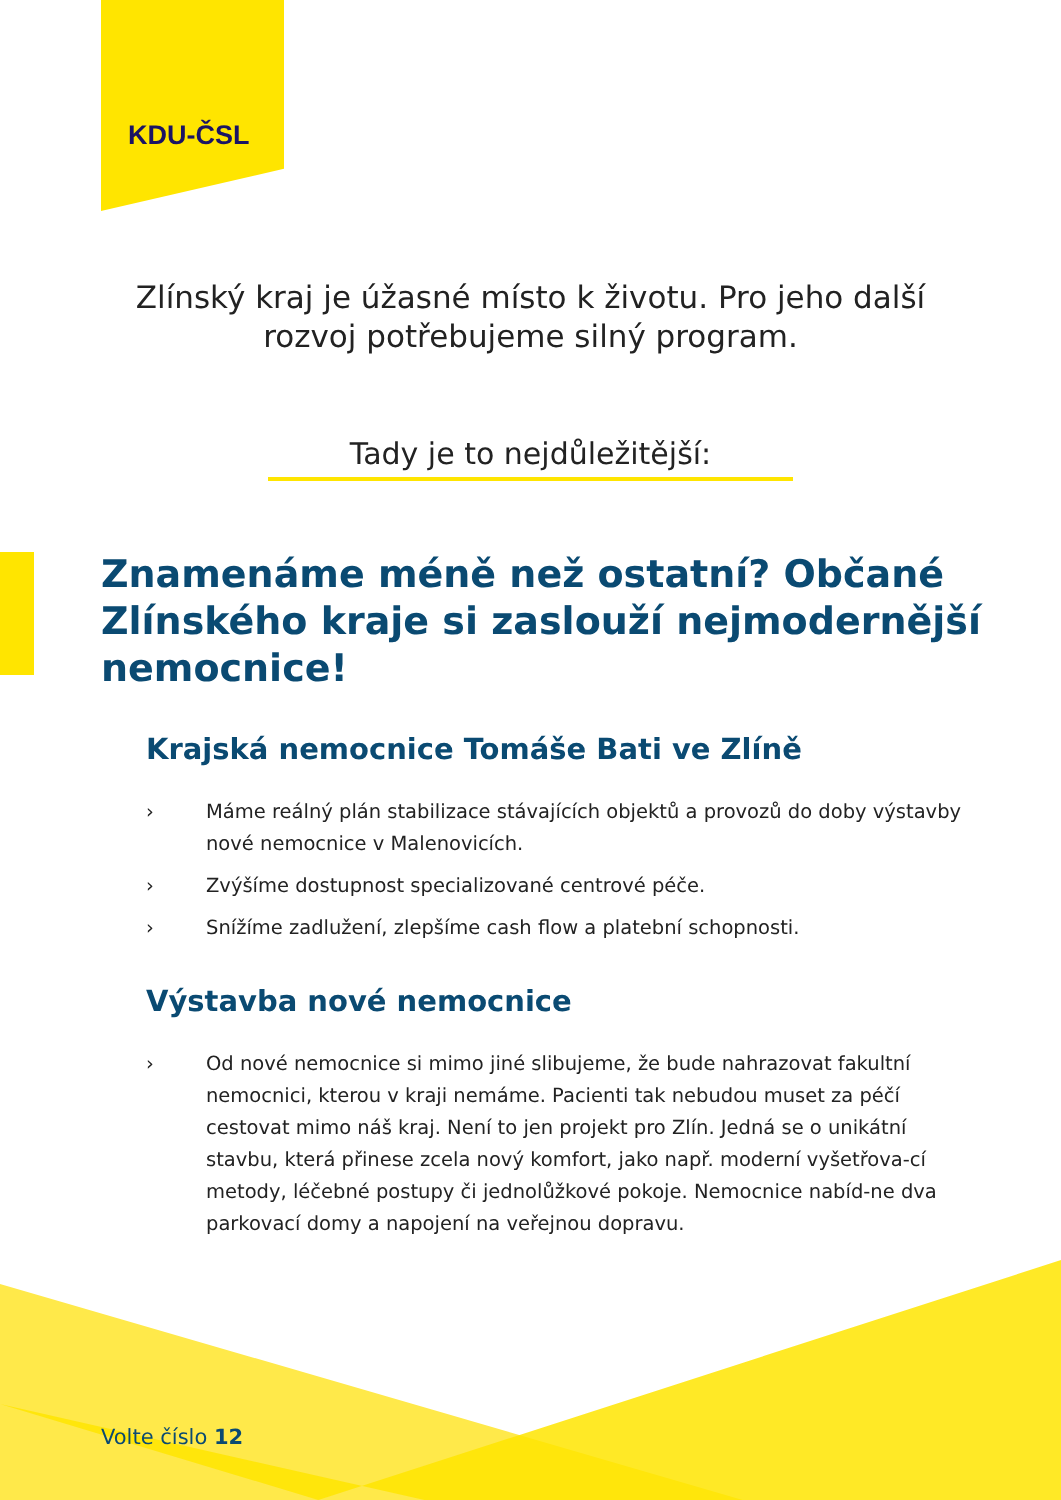KDU-ČSL
Zlínský kraj je úžasné místo k životu. Pro jeho další rozvoj potřebujeme silný program.
Tady je to nejdůležitější:
Znamenáme méně než ostatní? Občané Zlínského kraje si zaslouží nejmodernější nemocnice!
Krajská nemocnice Tomáše Bati ve Zlíně
› Máme reálný plán stabilizace stávajících objektů a provozů do doby výstavby nové nemocnice v Malenovicích.
› Zvýšíme dostupnost specializované centrové péče.
› Snížíme zadlužení, zlepšíme cash flow a platební schopnosti.
Výstavba nové nemocnice
› Od nové nemocnice si mimo jiné slibujeme, že bude nahrazovat fakultní nemocnici, kterou v kraji nemáme. Pacienti tak nebudou muset za péčí cestovat mimo náš kraj. Není to jen projekt pro Zlín. Jedná se o unikátní stavbu, která přinese zcela nový komfort, jako např. moderní vyšetřova-cí metody, léčebné postupy či jednolůžkové pokoje. Nemocnice nabíd-ne dva parkovací domy a napojení na veřejnou dopravu.
Volte číslo 12